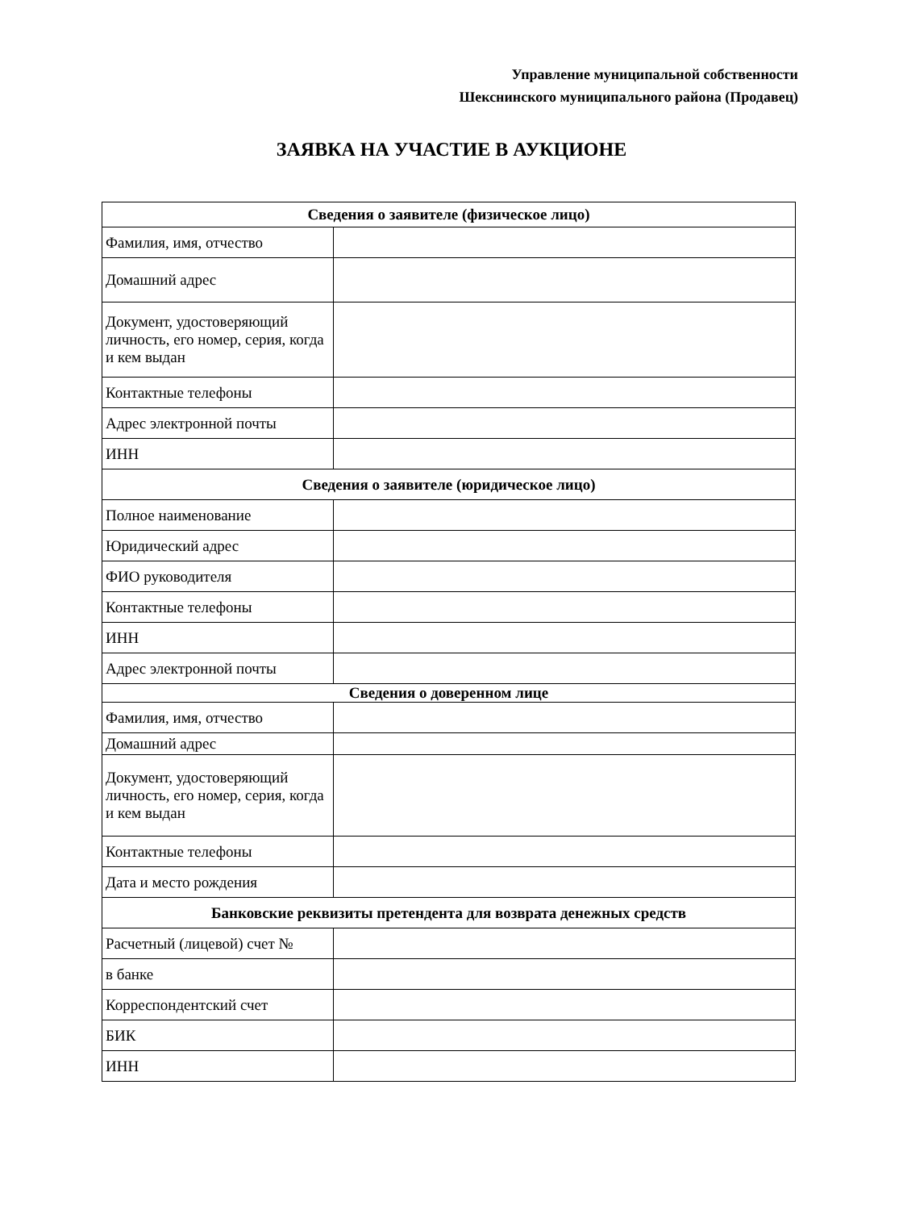Управление муниципальной собственности
Шекснинского муниципального района (Продавец)
ЗАЯВКА НА УЧАСТИЕ В АУКЦИОНЕ
| Сведения о заявителе (физическое лицо) | |
| --- | --- |
| Фамилия, имя, отчество | |
| Домашний адрес | |
| Документ, удостоверяющий личность, его номер, серия, когда и кем выдан | |
| Контактные телефоны | |
| Адрес электронной почты | |
| ИНН | |
| Сведения о заявителе (юридическое лицо) | |
| Полное наименование | |
| Юридический адрес | |
| ФИО руководителя | |
| Контактные телефоны | |
| ИНН | |
| Адрес электронной почты | |
| Сведения о доверенном лице | |
| Фамилия, имя, отчество | |
| Домашний адрес | |
| Документ, удостоверяющий личность, его номер, серия, когда и кем выдан | |
| Контактные телефоны | |
| Дата и место рождения | |
| Банковские реквизиты претендента для возврата денежных средств | |
| Расчетный (лицевой) счет № | |
| в банке | |
| Корреспондентский счет | |
| БИК | |
| ИНН | |